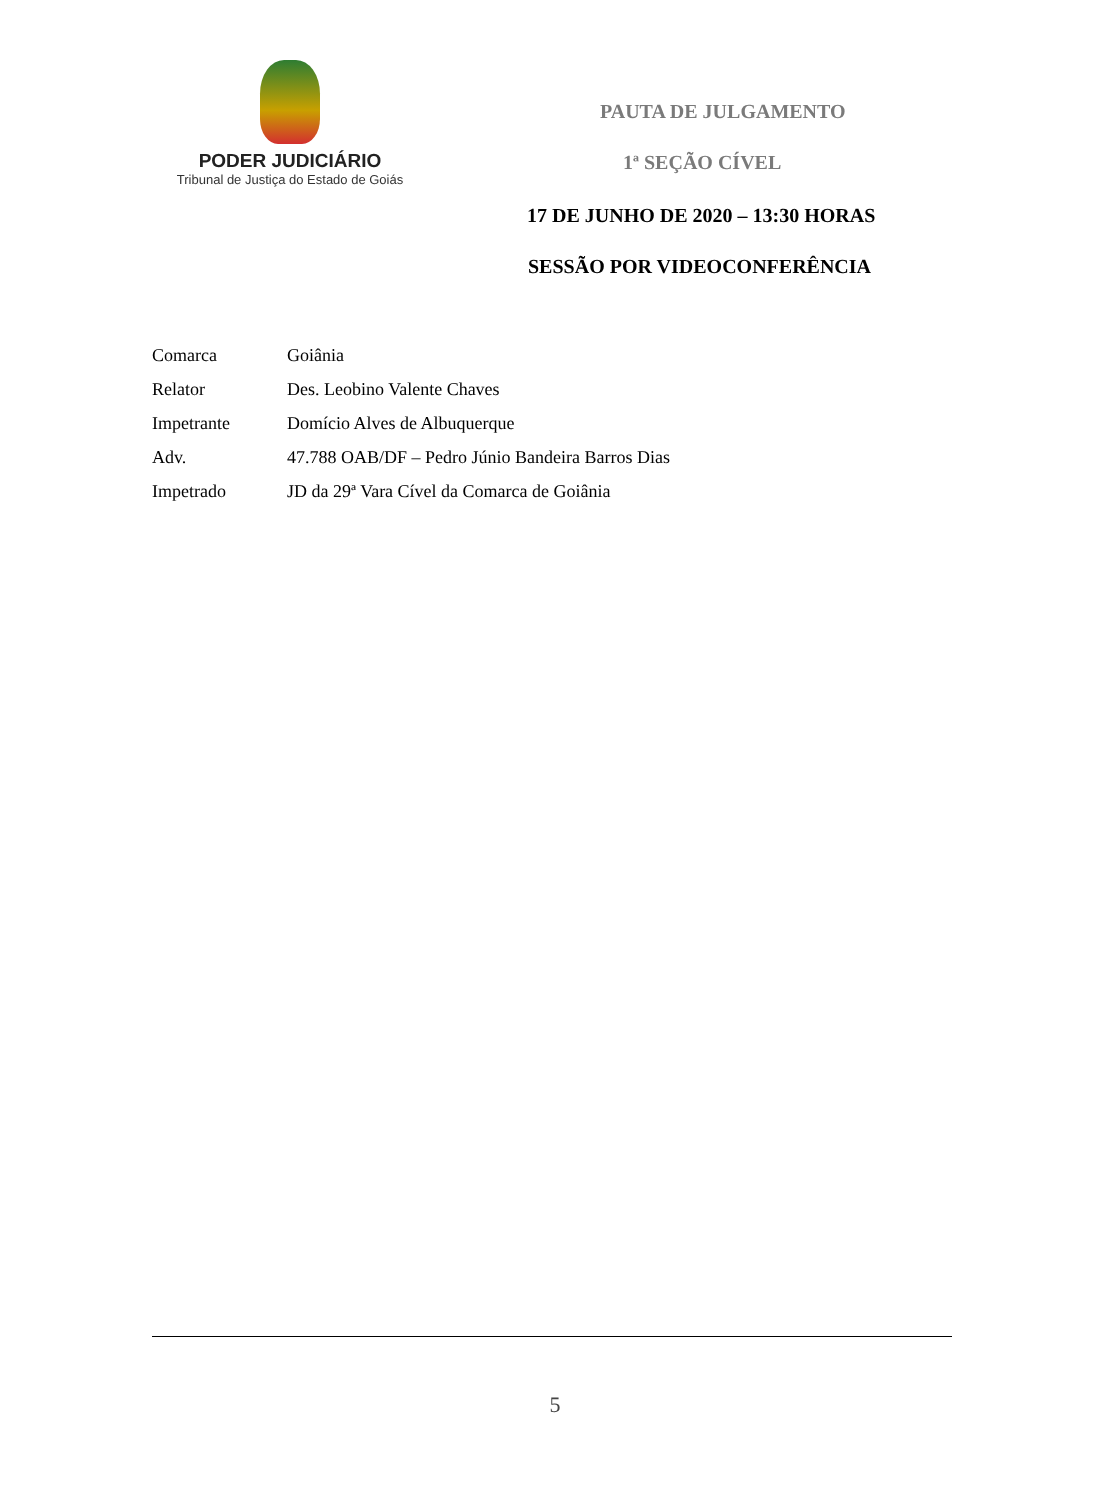PODER JUDICIÁRIO
Tribunal de Justiça do Estado de Goiás
PAUTA DE JULGAMENTO
1ª SEÇÃO CÍVEL
17 DE JUNHO DE 2020 – 13:30 HORAS
SESSÃO POR VIDEOCONFERÊNCIA
Comarca Goiânia
Relator Des. Leobino Valente Chaves
Impetrante Domício Alves de Albuquerque
Adv. 47.788 OAB/DF – Pedro Júnio Bandeira Barros Dias
Impetrado JD da 29ª Vara Cível da Comarca de Goiânia
5